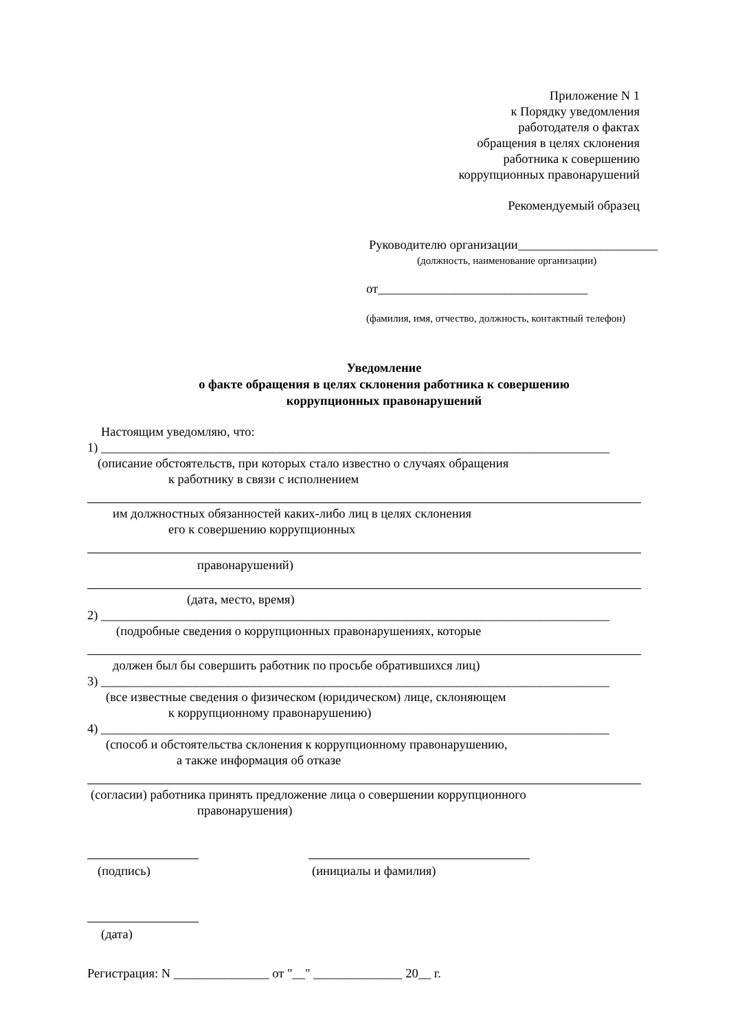Приложение N 1
к Порядку уведомления
работодателя о фактах
обращения в целях склонения
работника к совершению
коррупционных правонарушений
Рекомендуемый образец
Руководителю организации______________________
(должность, наименование организации)
от_________________________________
(фамилия, имя, отчество, должность, контактный телефон)
Уведомление
о факте обращения в целях склонения работника к совершению
коррупционных правонарушений
Настоящим уведомляю, что:
1) ________________________________________________________________________________
(описание обстоятельств, при которых стало известно о случаях обращения
к работнику в связи с исполнением
им должностных обязанностей каких-либо лиц в целях склонения
его к совершению коррупционных
правонарушений)
(дата, место, время)
2) ________________________________________________________________________________
(подробные сведения о коррупционных правонарушениях, которые
должен был бы совершить работник по просьбе обратившихся лиц)
3) ________________________________________________________________________________
(все известные сведения о физическом (юридическом) лице, склоняющем
к коррупционному правонарушению)
4) ________________________________________________________________________________
(способ и обстоятельства склонения к коррупционному правонарушению,
а также информация об отказе
(согласии) работника принять предложение лица о совершении коррупционного
правонарушения)
(подпись) (инициалы и фамилия)
(дата)
Регистрация: N _______________ от "__" ______________ 20__ г.